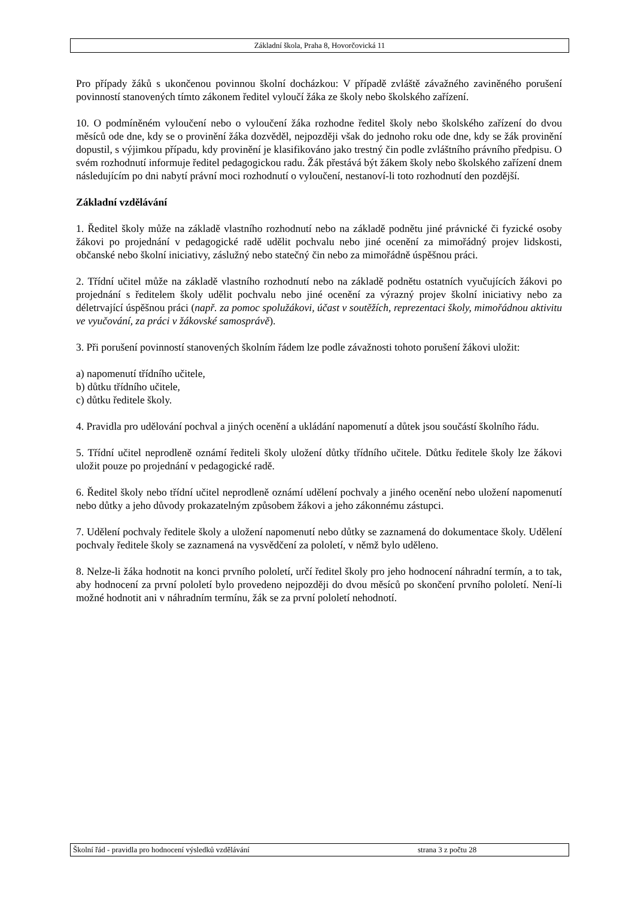Základní škola, Praha 8, Hovorčovická 11
Pro případy žáků s ukončenou povinnou školní docházkou: V případě zvláště závažného zaviněného porušení povinností stanovených tímto zákonem ředitel vyloučí žáka ze školy nebo školského zařízení.
10. O podmíněném vyloučení nebo o vyloučení žáka rozhodne ředitel školy nebo školského zařízení do dvou měsíců ode dne, kdy se o provinění žáka dozvěděl, nejpozději však do jednoho roku ode dne, kdy se žák provinění dopustil, s výjimkou případu, kdy provinění je klasifikováno jako trestný čin podle zvláštního právního předpisu. O svém rozhodnutí informuje ředitel pedagogickou radu. Žák přestává být žákem školy nebo školského zařízení dnem následujícím po dni nabytí právní moci rozhodnutí o vyloučení, nestanoví-li toto rozhodnutí den pozdější.
Základní vzdělávání
1. Ředitel školy může na základě vlastního rozhodnutí nebo na základě podnětu jiné právnické či fyzické osoby žákovi po projednání v pedagogické radě udělit pochvalu nebo jiné ocenění za mimořádný projev lidskosti, občanské nebo školní iniciativy, záslužný nebo statečný čin nebo za mimořádně úspěšnou práci.
2. Třídní učitel může na základě vlastního rozhodnutí nebo na základě podnětu ostatních vyučujících žákovi po projednání s ředitelem školy udělit pochvalu nebo jiné ocenění za výrazný projev školní iniciativy nebo za déletrvající úspěšnou práci (např. za pomoc spolužákovi, účast v soutěžích, reprezentaci školy, mimořádnou aktivitu ve vyučování, za práci v žákovské samosprávě).
3. Při porušení povinností stanovených školním řádem lze podle závažnosti tohoto porušení žákovi uložit:
a) napomenutí třídního učitele,
b) důtku třídního učitele,
c) důtku ředitele školy.
4. Pravidla pro udělování pochval a jiných ocenění a ukládání napomenutí a důtek jsou součástí školního řádu.
5. Třídní učitel neprodleně oznámí řediteli školy uložení důtky třídního učitele. Důtku ředitele školy lze žákovi uložit pouze po projednání v pedagogické radě.
6. Ředitel školy nebo třídní učitel neprodleně oznámí udělení pochvaly a jiného ocenění nebo uložení napomenutí nebo důtky a jeho důvody prokazatelným způsobem žákovi a jeho zákonnému zástupci.
7. Udělení pochvaly ředitele školy a uložení napomenutí nebo důtky se zaznamená do dokumentace školy. Udělení pochvaly ředitele školy se zaznamená na vysvědčení za pololetí, v němž bylo uděleno.
8. Nelze-li žáka hodnotit na konci prvního pololetí, určí ředitel školy pro jeho hodnocení náhradní termín, a to tak, aby hodnocení za první pololetí bylo provedeno nejpozději do dvou měsíců po skončení prvního pololetí. Není-li možné hodnotit ani v náhradním termínu, žák se za první pololetí nehodnotí.
Školní řád - pravidla pro hodnocení výsledků vzdělávání strana 3 z počtu 28